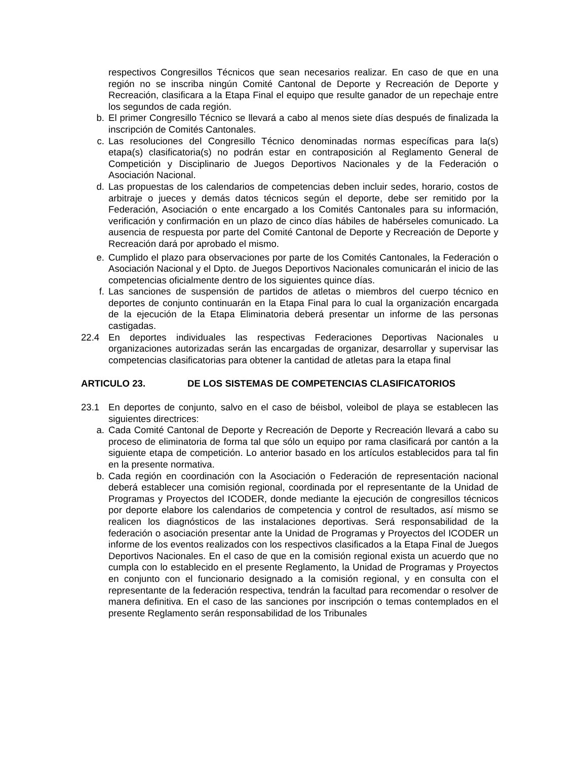respectivos Congresillos Técnicos que sean necesarios realizar. En caso de que en una región no se inscriba ningún Comité Cantonal de Deporte y Recreación de Deporte y Recreación, clasificara a la Etapa Final el equipo que resulte ganador de un repechaje entre los segundos de cada región.
b. El primer Congresillo Técnico se llevará a cabo al menos siete días después de finalizada la inscripción de Comités Cantonales.
c. Las resoluciones del Congresillo Técnico denominadas normas específicas para la(s) etapa(s) clasificatoria(s) no podrán estar en contraposición al Reglamento General de Competición y Disciplinario de Juegos Deportivos Nacionales y de la Federación o Asociación Nacional.
d. Las propuestas de los calendarios de competencias deben incluir sedes, horario, costos de arbitraje o jueces y demás datos técnicos según el deporte, debe ser remitido por la Federación, Asociación o ente encargado a los Comités Cantonales para su información, verificación y confirmación en un plazo de cinco días hábiles de habérseles comunicado. La ausencia de respuesta por parte del Comité Cantonal de Deporte y Recreación de Deporte y Recreación dará por aprobado el mismo.
e. Cumplido el plazo para observaciones por parte de los Comités Cantonales, la Federación o Asociación Nacional y el Dpto. de Juegos Deportivos Nacionales comunicarán el inicio de las competencias oficialmente dentro de los siguientes quince días.
f. Las sanciones de suspensión de partidos de atletas o miembros del cuerpo técnico en deportes de conjunto continuarán en la Etapa Final para lo cual la organización encargada de la ejecución de la Etapa Eliminatoria deberá presentar un informe de las personas castigadas.
22.4 En deportes individuales las respectivas Federaciones Deportivas Nacionales u organizaciones autorizadas serán las encargadas de organizar, desarrollar y supervisar las competencias clasificatorias para obtener la cantidad de atletas para la etapa final
ARTICULO 23. DE LOS SISTEMAS DE COMPETENCIAS CLASIFICATORIOS
23.1 En deportes de conjunto, salvo en el caso de béisbol, voleibol de playa se establecen las siguientes directrices:
a. Cada Comité Cantonal de Deporte y Recreación de Deporte y Recreación llevará a cabo su proceso de eliminatoria de forma tal que sólo un equipo por rama clasificará por cantón a la siguiente etapa de competición. Lo anterior basado en los artículos establecidos para tal fin en la presente normativa.
b. Cada región en coordinación con la Asociación o Federación de representación nacional deberá establecer una comisión regional, coordinada por el representante de la Unidad de Programas y Proyectos del ICODER, donde mediante la ejecución de congresillos técnicos por deporte elabore los calendarios de competencia y control de resultados, así mismo se realicen los diagnósticos de las instalaciones deportivas. Será responsabilidad de la federación o asociación presentar ante la Unidad de Programas y Proyectos del ICODER un informe de los eventos realizados con los respectivos clasificados a la Etapa Final de Juegos Deportivos Nacionales. En el caso de que en la comisión regional exista un acuerdo que no cumpla con lo establecido en el presente Reglamento, la Unidad de Programas y Proyectos en conjunto con el funcionario designado a la comisión regional, y en consulta con el representante de la federación respectiva, tendrán la facultad para recomendar o resolver de manera definitiva. En el caso de las sanciones por inscripción o temas contemplados en el presente Reglamento serán responsabilidad de los Tribunales